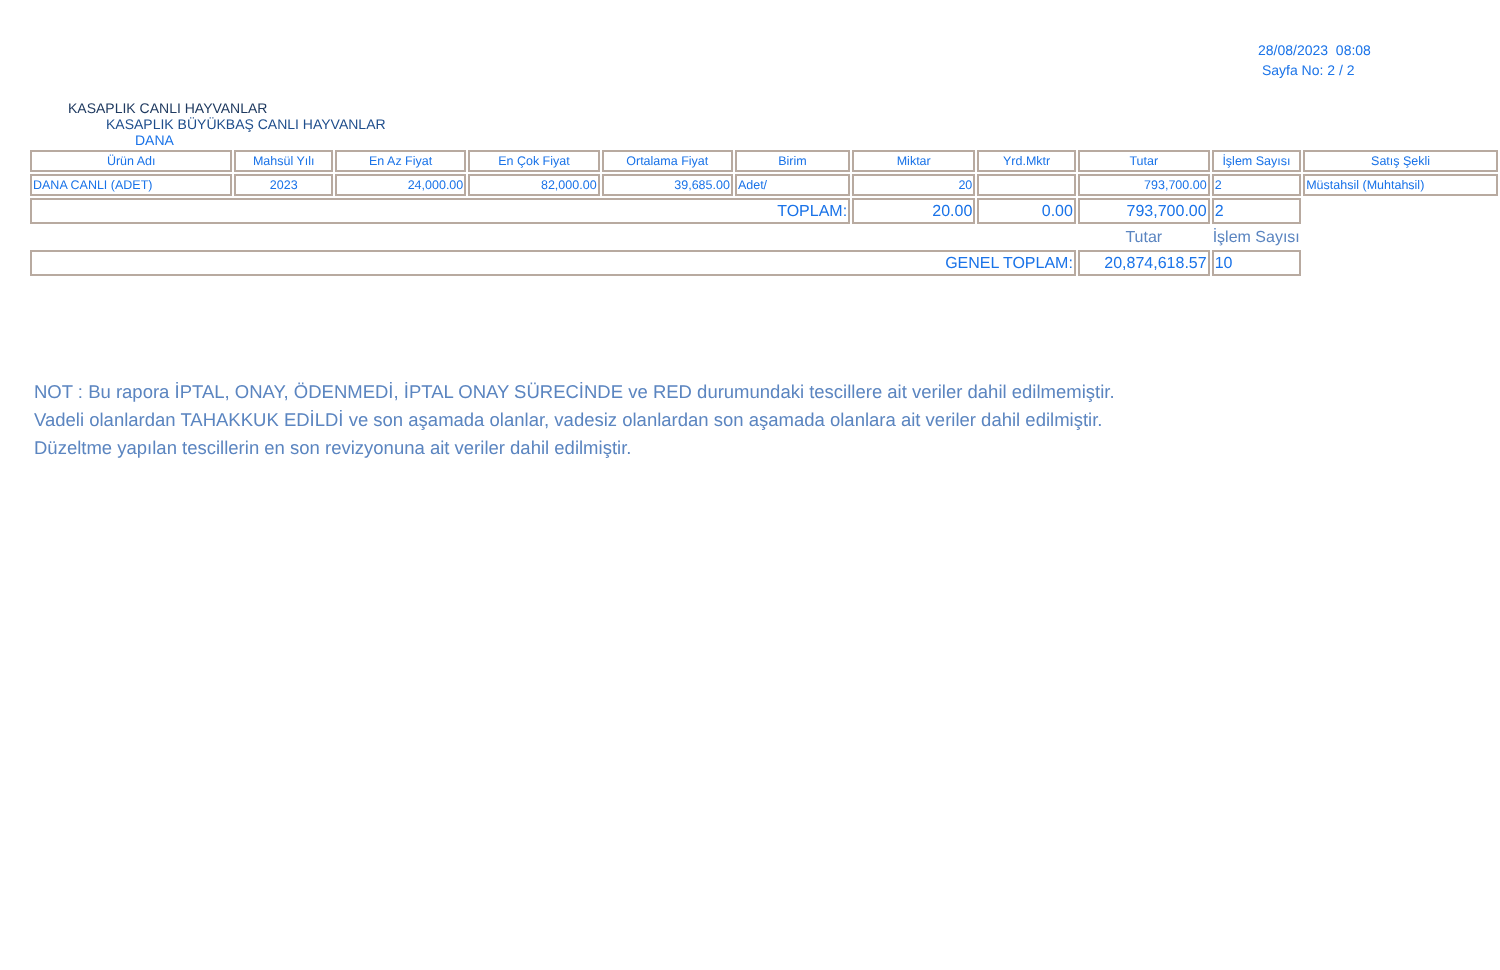28/08/2023 08:08
Sayfa No: 2 / 2
KASAPLIK CANLI HAYVANLAR
KASAPLIK BÜYÜKBAŞ CANLI HAYVANLAR
DANA
| Ürün Adı | Mahsül Yılı | En Az Fiyat | En Çok Fiyat | Ortalama Fiyat | Birim | Miktar | Yrd.Mktr | Tutar | İşlem Sayısı | Satış Şekli |
| --- | --- | --- | --- | --- | --- | --- | --- | --- | --- | --- |
| DANA CANLI (ADET) | 2023 | 24,000.00 | 82,000.00 | 39,685.00 | Adet/ | 20 | | 793,700.00 | 2 | Müstahsil (Muhtahsil) |
| TOPLAM: | | | | | | 20.00 | 0.00 | 793,700.00 | 2 | |
| | | | | | | | | Tutar | İşlem Sayısı | |
| GENEL TOPLAM: | | | | | | | | 20,874,618.57 | 10 | |
NOT : Bu rapora İPTAL, ONAY, ÖDENMEDİ, İPTAL ONAY SÜRECİNDE ve RED durumundaki tescillere ait veriler dahil edilmemiştir.
Vadeli olanlardan TAHAKKUK EDİLDİ ve son aşamada olanlar, vadesiz olanlardan son aşamada olanlara ait veriler dahil edilmiştir.
Düzeltme yapılan tescillerin en son revizyonuna ait veriler dahil edilmiştir.